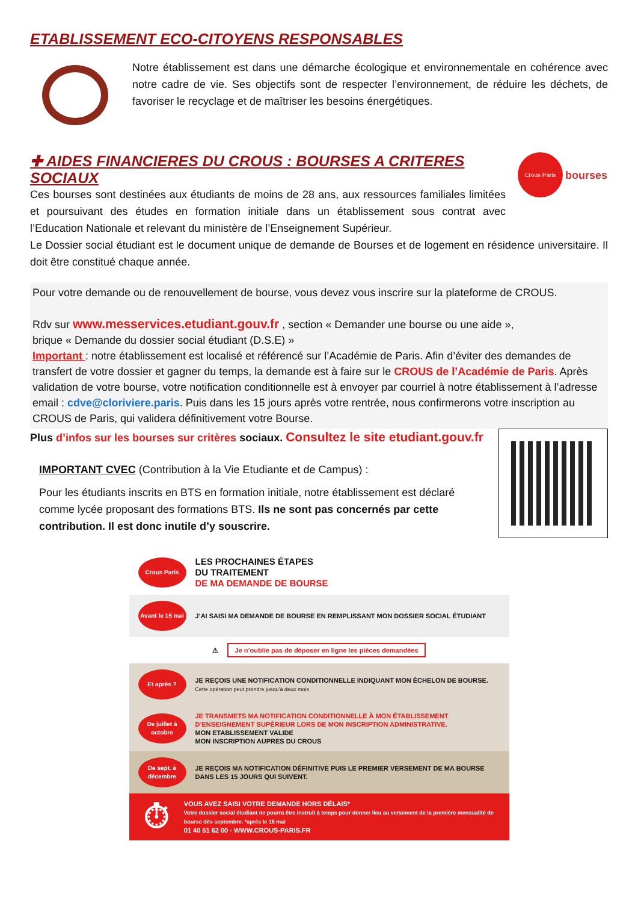ETABLISSEMENT ECO-CITOYENS RESPONSABLES
Notre établissement est dans une démarche écologique et environnementale en cohérence avec notre cadre de vie. Ses objectifs sont de respecter l’environnement, de réduire les déchets, de favoriser le recyclage et de maîtriser les besoins énergétiques.
✚ AIDES FINANCIERES DU CROUS : BOURSES A CRITERES SOCIAUX
Ces bourses sont destinées aux étudiants de moins de 28 ans, aux ressources familiales limitées et poursuivant des études en formation initiale dans un établissement sous contrat avec l’Education Nationale et relevant du ministère de l’Enseignement Supérieur.
Crous Paris
bourses
Le Dossier social étudiant est le document unique de demande de Bourses et de logement en résidence universitaire. Il doit être constitué chaque année.
Pour votre demande ou de renouvellement de bourse, vous devez vous inscrire sur la plateforme de CROUS.
Rdv sur www.messervices.etudiant.gouv.fr , section « Demander une bourse ou une aide »,
brique « Demande du dossier social étudiant (D.S.E) »
Important : notre établissement est localisé et référencé sur l’Académie de Paris. Afin d’éviter des demandes de transfert de votre dossier et gagner du temps, la demande est à faire sur le CROUS de l’Académie de Paris. Après validation de votre bourse, votre notification conditionnelle est à envoyer par courriel à notre établissement à l’adresse email : cdve@cloriviere.paris. Puis dans les 15 jours après votre rentrée, nous confirmerons votre inscription au CROUS de Paris, qui validera définitivement votre Bourse.
Plus d’infos sur les bourses sur critères sociaux. Consultez le site etudiant.gouv.fr
IMPORTANT CVEC (Contribution à la Vie Etudiante et de Campus) :
Pour les étudiants inscrits en BTS en formation initiale, notre établissement est déclaré comme lycée proposant des formations BTS. Ils ne sont pas concernés par cette contribution. Il est donc inutile d’y souscrire.
Crous Paris
LES PROCHAINES ÉTAPES
DU TRAITEMENT
DE MA DEMANDE DE BOURSE
Avant le 15 mai
J’AI SAISI MA DEMANDE DE BOURSE EN REMPLISSANT MON DOSSIER SOCIAL ÉTUDIANT
⚠ Je n’oublie pas de déposer en ligne les pièces demandées
Et après ?
JE REÇOIS UNE NOTIFICATION CONDITIONNELLE INDIQUANT MON ÉCHELON DE BOURSE.
Cette opération peut prendre jusqu’à deux mois
De juillet à octobre
JE TRANSMETS MA NOTIFICATION CONDITIONNELLE À MON ÉTABLISSEMENT D’ENSEIGNEMENT SUPÉRIEUR LORS DE MON INSCRIPTION ADMINISTRATIVE.
MON ETABLISSEMENT VALIDE
MON INSCRIPTION AUPRES DU CROUS
De sept. à décembre
JE REÇOIS MA NOTIFICATION DÉFINITIVE PUIS LE PREMIER VERSEMENT DE MA BOURSE DANS LES 15 JOURS QUI SUIVENT.
⏱
VOUS AVEZ SAISI VOTRE DEMANDE HORS DÉLAIS*
Votre dossier social étudiant ne pourra être instruit à temps pour donner lieu au versement de la première mensualité de bourse dès septembre. *après le 15 mai
01 40 51 62 00 · WWW.CROUS-PARIS.FR